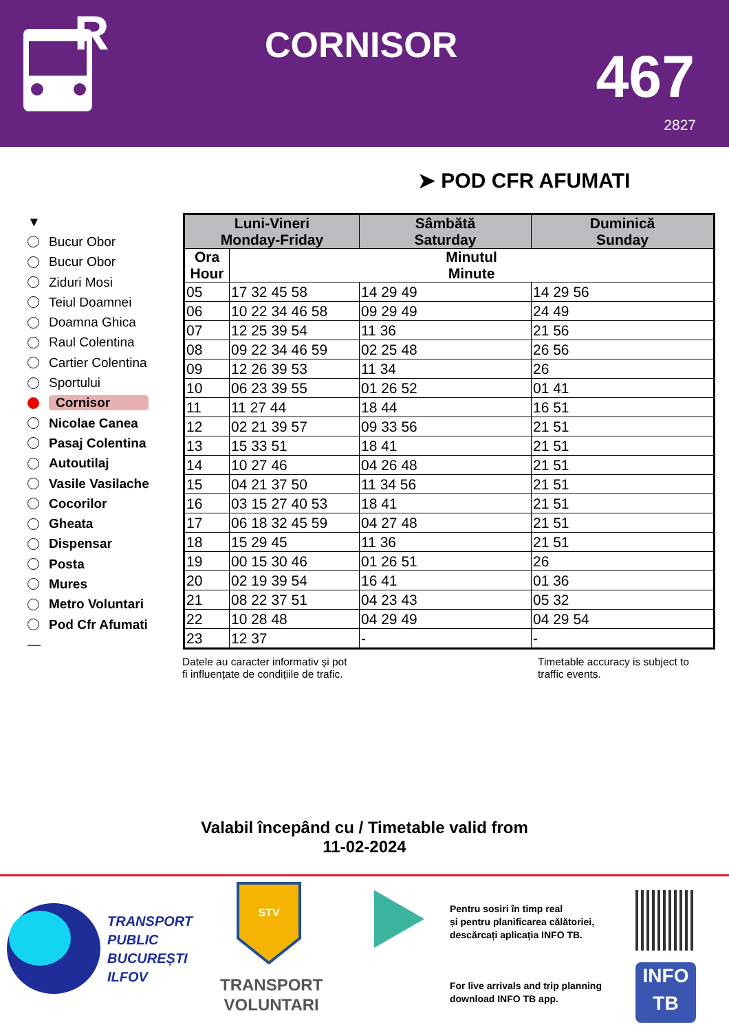R
CORNISOR 467
2827
➤ POD CFR AFUMATI
▼
Bucur Obor
Bucur Obor
Ziduri Mosi
Teiul Doamnei
Doamna Ghica
Raul Colentina
Cartier Colentina
Sportului
Cornisor
Nicolae Canea
Pasaj Colentina
Autoutilaj
Vasile Vasilache
Cocorilor
Gheata
Dispensar
Posta
Mures
Metro Voluntari
Pod Cfr Afumati
—
| Luni-Vineri Monday-Friday | | Sâmbătă Saturday | Duminică Sunday |
| --- | --- | --- | --- |
| Ora Hour | Minutul Minute | | |
| 05 | 17 32 45 58 | 14 29 49 | 14 29 56 |
| 06 | 10 22 34 46 58 | 09 29 49 | 24 49 |
| 07 | 12 25 39 54 | 11 36 | 21 56 |
| 08 | 09 22 34 46 59 | 02 25 48 | 26 56 |
| 09 | 12 26 39 53 | 11 34 | 26 |
| 10 | 06 23 39 55 | 01 26 52 | 01 41 |
| 11 | 11 27 44 | 18 44 | 16 51 |
| 12 | 02 21 39 57 | 09 33 56 | 21 51 |
| 13 | 15 33 51 | 18 41 | 21 51 |
| 14 | 10 27 46 | 04 26 48 | 21 51 |
| 15 | 04 21 37 50 | 11 34 56 | 21 51 |
| 16 | 03 15 27 40 53 | 18 41 | 21 51 |
| 17 | 06 18 32 45 59 | 04 27 48 | 21 51 |
| 18 | 15 29 45 | 11 36 | 21 51 |
| 19 | 00 15 30 46 | 01 26 51 | 26 |
| 20 | 02 19 39 54 | 16 41 | 01 36 |
| 21 | 08 22 37 51 | 04 23 43 | 05 32 |
| 22 | 10 28 48 | 04 29 49 | 04 29 54 |
| 23 | 12 37 | - | - |
Datele au caracter informativ și pot
fi influențate de condițiile de trafic.
Timetable accuracy is subject to
traffic events.
Valabil începând cu / Timetable valid from
11-02-2024
TRANSPORT
PUBLIC
BUCUREȘTI
ILFOV
STV
TRANSPORT
VOLUNTARI
Pentru sosiri în timp real
și pentru planificarea călătoriei,
descărcați aplicația INFO TB.
For live arrivals and trip planning
download INFO TB app.
INFO
TB